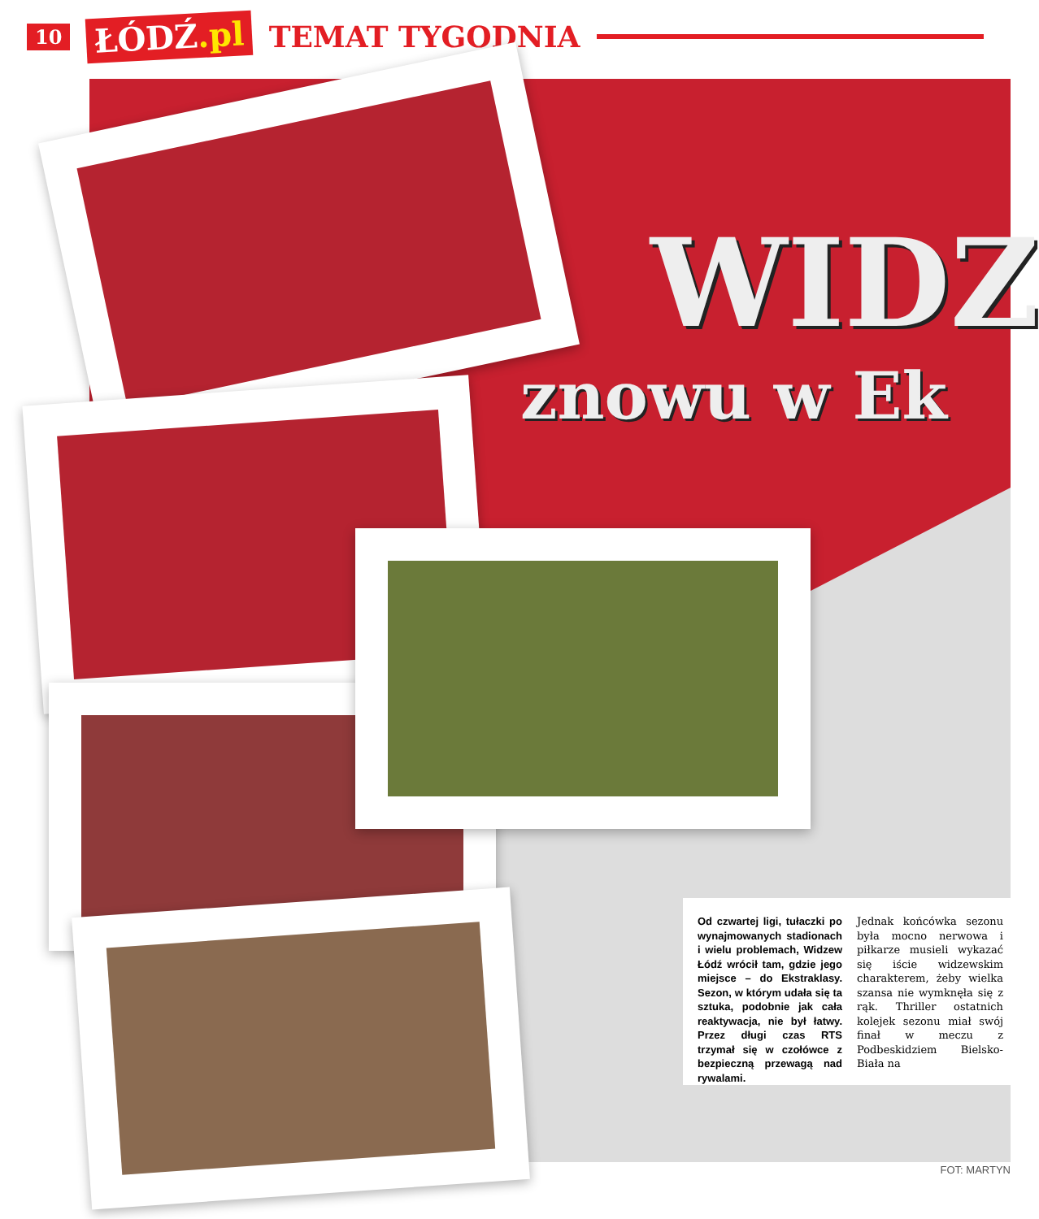10 ŁÓDŹ.pl TEMAT TYGODNIA
WIDZ
znowu w Ek
Od czwartej ligi, tułaczki po wynajmowanych stadionach i wielu problemach, Widzew Łódź wrócił tam, gdzie jego miejsce – do Ekstraklasy. Sezon, w którym udała się ta sztuka, podobnie jak cała reaktywacja, nie był łatwy. Przez długi czas RTS trzymał się w czołówce z bezpieczną przewagą nad rywalami.
Jednak końcówka sezonu była mocno nerwowa i piłkarze musieli wykazać się iście widzewskim charakterem, żeby wielka szansa nie wymknęła się z rąk. Thriller ostatnich kolejek sezonu miał swój finał w meczu z Podbeskidziem Bielsko-Biała na
FOT: MARTYN